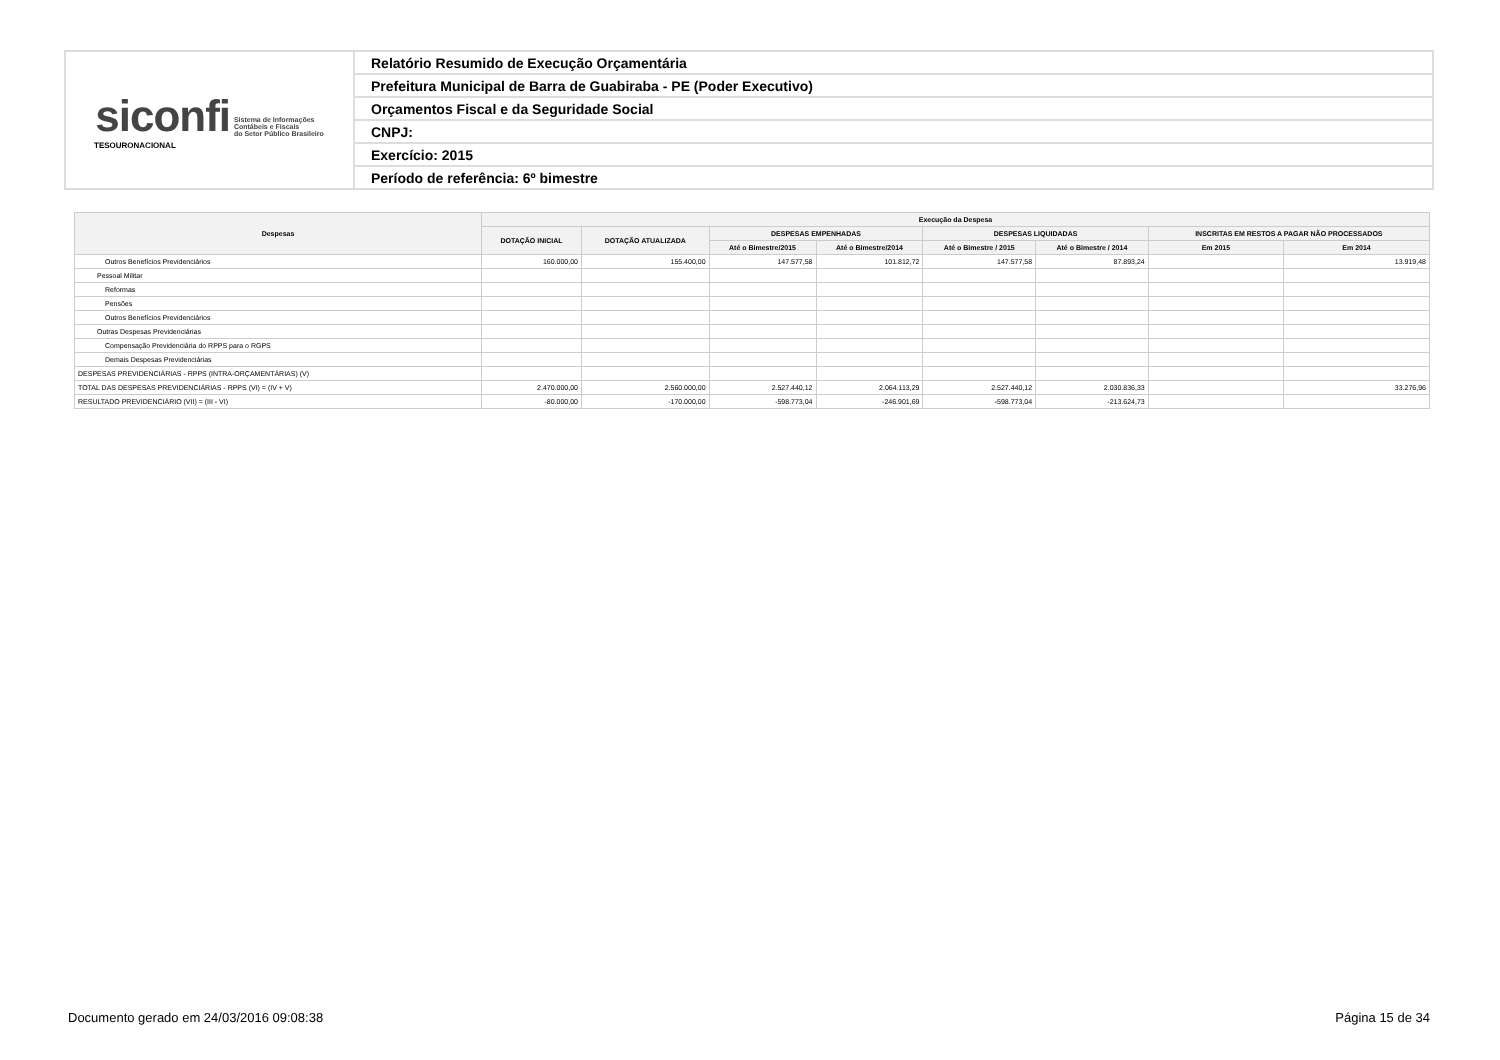| siconfi Sistema de Informações Contábeis e Fiscais do Setor Público Brasileiro TESOURONACIONAL | Relatório Resumido de Execução Orçamentária |
| | Prefeitura Municipal de Barra de Guabiraba - PE (Poder Executivo) |
| | Orçamentos Fiscal e da Seguridade Social |
| | CNPJ: |
| | Exercício: 2015 |
| | Período de referência: 6º bimestre |
| Despesas | Execução da Despesa | | | | | | | |
| --- | --- | --- | --- | --- | --- | --- | --- | --- |
| | DOTAÇÃO INICIAL | DOTAÇÃO ATUALIZADA | DESPESAS EMPENHADAS | | DESPESAS LIQUIDADAS | | INSCRITAS EM RESTOS A PAGAR NÃO PROCESSADOS | |
| | | | Até o Bimestre/2015 | Até o Bimestre/2014 | Até o Bimestre / 2015 | Até o Bimestre / 2014 | Em 2015 | Em 2014 |
| Outros Benefícios Previdenciários | 160.000,00 | 155.400,00 | 147.577,58 | 101.812,72 | 147.577,58 | 87.893,24 | | 13.919,48 |
| Pessoal Militar | | | | | | | | |
| Reformas | | | | | | | | |
| Pensões | | | | | | | | |
| Outros Benefícios Previdenciários | | | | | | | | |
| Outras Despesas Previdenciárias | | | | | | | | |
| Compensação Previdenciária do RPPS para o RGPS | | | | | | | | |
| Demais Despesas Previdenciárias | | | | | | | | |
| DESPESAS PREVIDENCIÁRIAS - RPPS (INTRA-ORÇAMENTÁRIAS) (V) | | | | | | | | |
| TOTAL DAS DESPESAS PREVIDENCIÁRIAS - RPPS (VI) = (IV + V) | 2.470.000,00 | 2.560.000,00 | 2.527.440,12 | 2.064.113,29 | 2.527.440,12 | 2.030.836,33 | | 33.276,96 |
| RESULTADO PREVIDENCIÁRIO (VII) = (III - VI) | -80.000,00 | -170.000,00 | -598.773,04 | -246.901,69 | -598.773,04 | -213.624,73 | | |
Documento gerado em 24/03/2016 09:08:38 Página 15 de 34